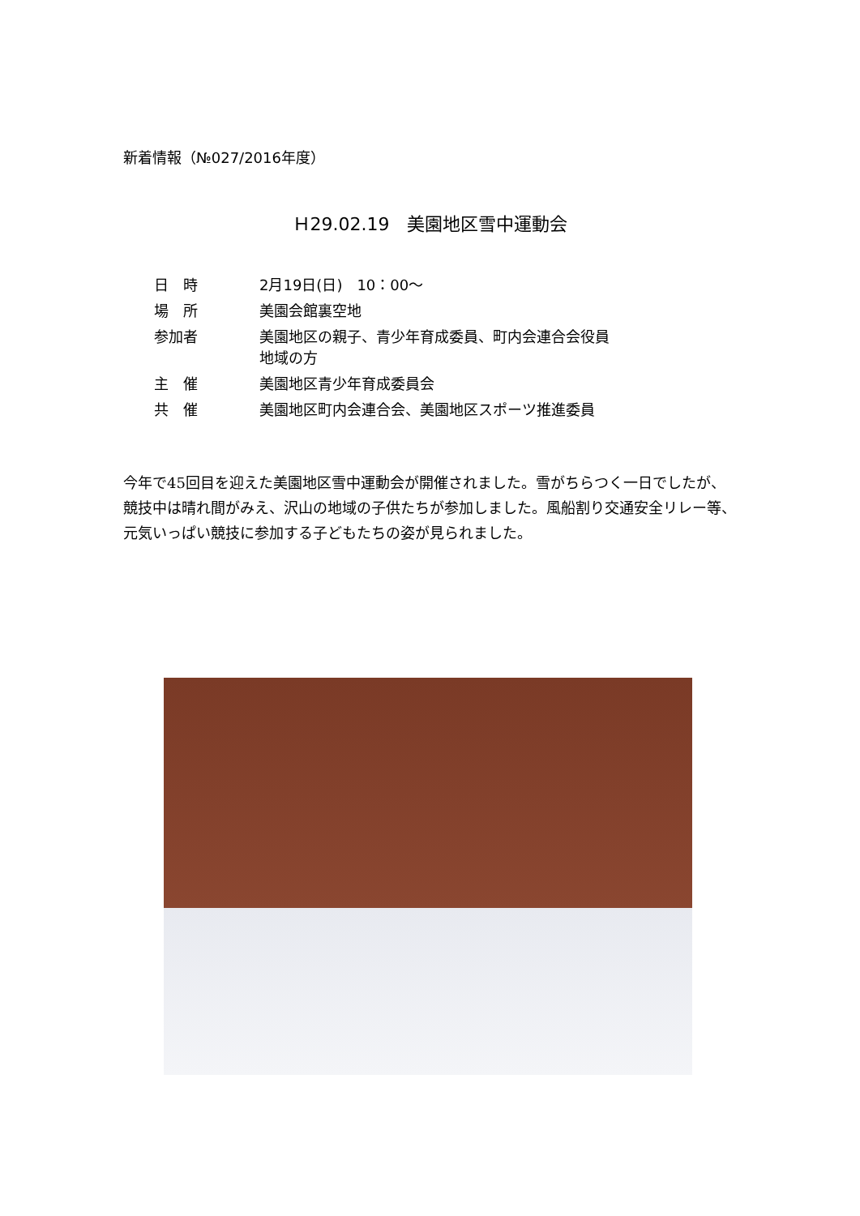新着情報（№027/2016年度）
Ｈ29.02.19　美園地区雪中運動会
| 日 時 | 2月19日(日) 10：00～ |
| 場 所 | 美園会館裏空地 |
| 参加者 | 美園地区の親子、青少年育成委員、町内会連合会役員 地域の方 |
| 主 催 | 美園地区青少年育成委員会 |
| 共 催 | 美園地区町内会連合会、美園地区スポーツ推進委員 |
今年で45回目を迎えた美園地区雪中運動会が開催されました。雪がちらつく一日でしたが、競技中は晴れ間がみえ、沢山の地域の子供たちが参加しました。風船割り交通安全リレー等、元気いっぱい競技に参加する子どもたちの姿が見られました。